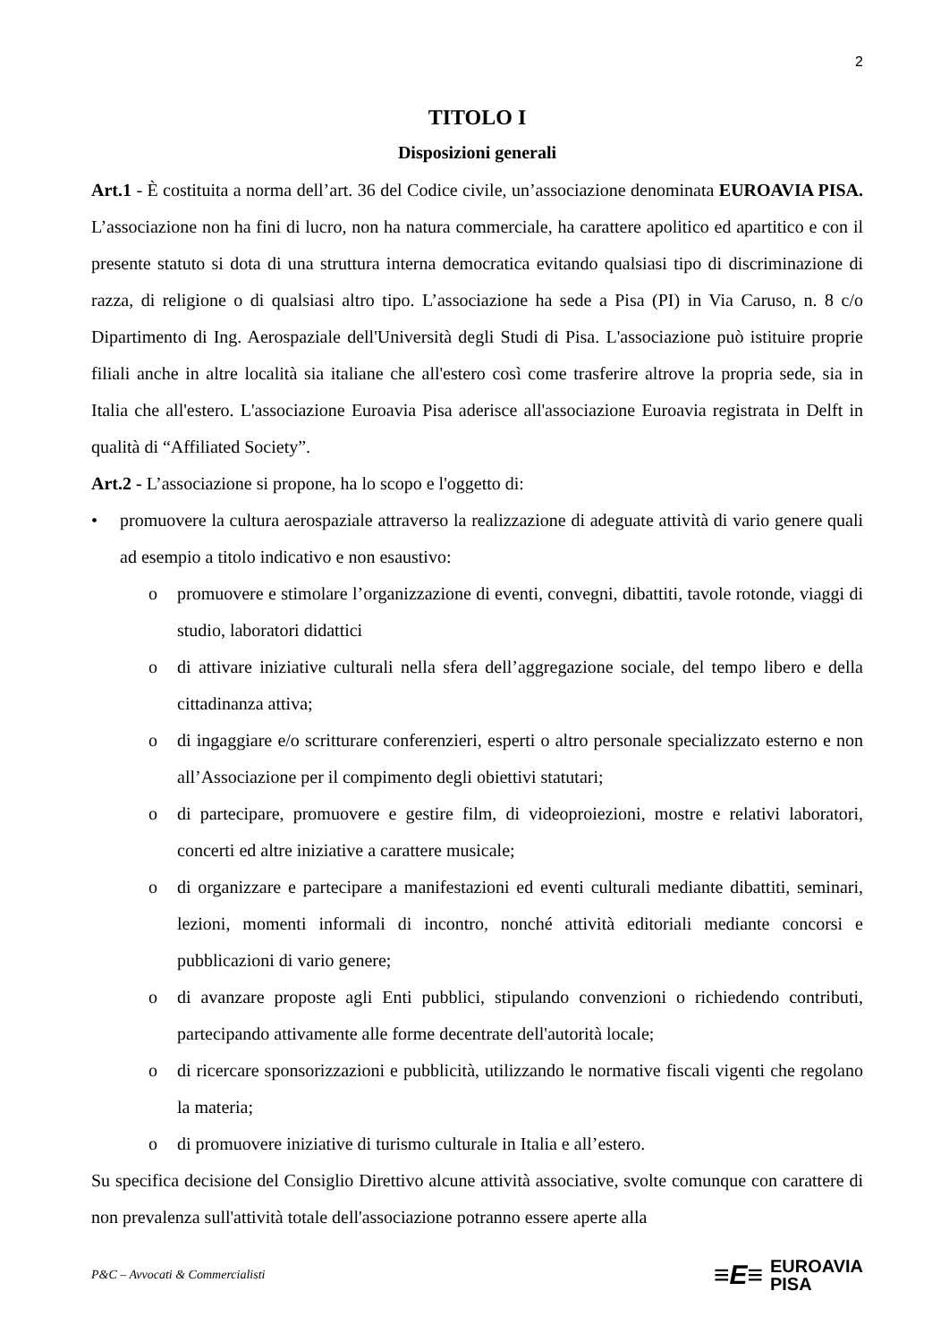2
TITOLO I
Disposizioni generali
Art.1 - È costituita a norma dell’art. 36 del Codice civile, un’associazione denominata EUROAVIA PISA. L’associazione non ha fini di lucro, non ha natura commerciale, ha carattere apolitico ed apartitico e con il presente statuto si dota di una struttura interna democratica evitando qualsiasi tipo di discriminazione di razza, di religione o di qualsiasi altro tipo. L’associazione ha sede a Pisa (PI) in Via Caruso, n. 8 c/o Dipartimento di Ing. Aerospaziale dell'Università degli Studi di Pisa. L'associazione può istituire proprie filiali anche in altre località sia italiane che all'estero così come trasferire altrove la propria sede, sia in Italia che all'estero. L'associazione Euroavia Pisa aderisce all'associazione Euroavia registrata in Delft in qualità di “Affiliated Society”.
Art.2 - L’associazione si propone, ha lo scopo e l'oggetto di:
• promuovere la cultura aerospaziale attraverso la realizzazione di adeguate attività di vario genere quali ad esempio a titolo indicativo e non esaustivo:
o promuovere e stimolare l’organizzazione di eventi, convegni, dibattiti, tavole rotonde, viaggi di studio, laboratori didattici
o di attivare iniziative culturali nella sfera dell’aggregazione sociale, del tempo libero e della cittadinanza attiva;
o di ingaggiare e/o scritturare conferenzieri, esperti o altro personale specializzato esterno e non all’Associazione per il compimento degli obiettivi statutari;
o di partecipare, promuovere e gestire film, di videoproiezioni, mostre e relativi laboratori, concerti ed altre iniziative a carattere musicale;
o di organizzare e partecipare a manifestazioni ed eventi culturali mediante dibattiti, seminari, lezioni, momenti informali di incontro, nonché attività editoriali mediante concorsi e pubblicazioni di vario genere;
o di avanzare proposte agli Enti pubblici, stipulando convenzioni o richiedendo contributi, partecipando attivamente alle forme decentrate dell'autorità locale;
o di ricercare sponsorizzazioni e pubblicità, utilizzando le normative fiscali vigenti che regolano la materia;
o di promuovere iniziative di turismo culturale in Italia e all’estero.
Su specifica decisione del Consiglio Direttivo alcune attività associative, svolte comunque con carattere di non prevalenza sull'attività totale dell'associazione potranno essere aperte alla
P&C – Avvocati & Commercialisti
≡E≡ EUROAVIA
PISA